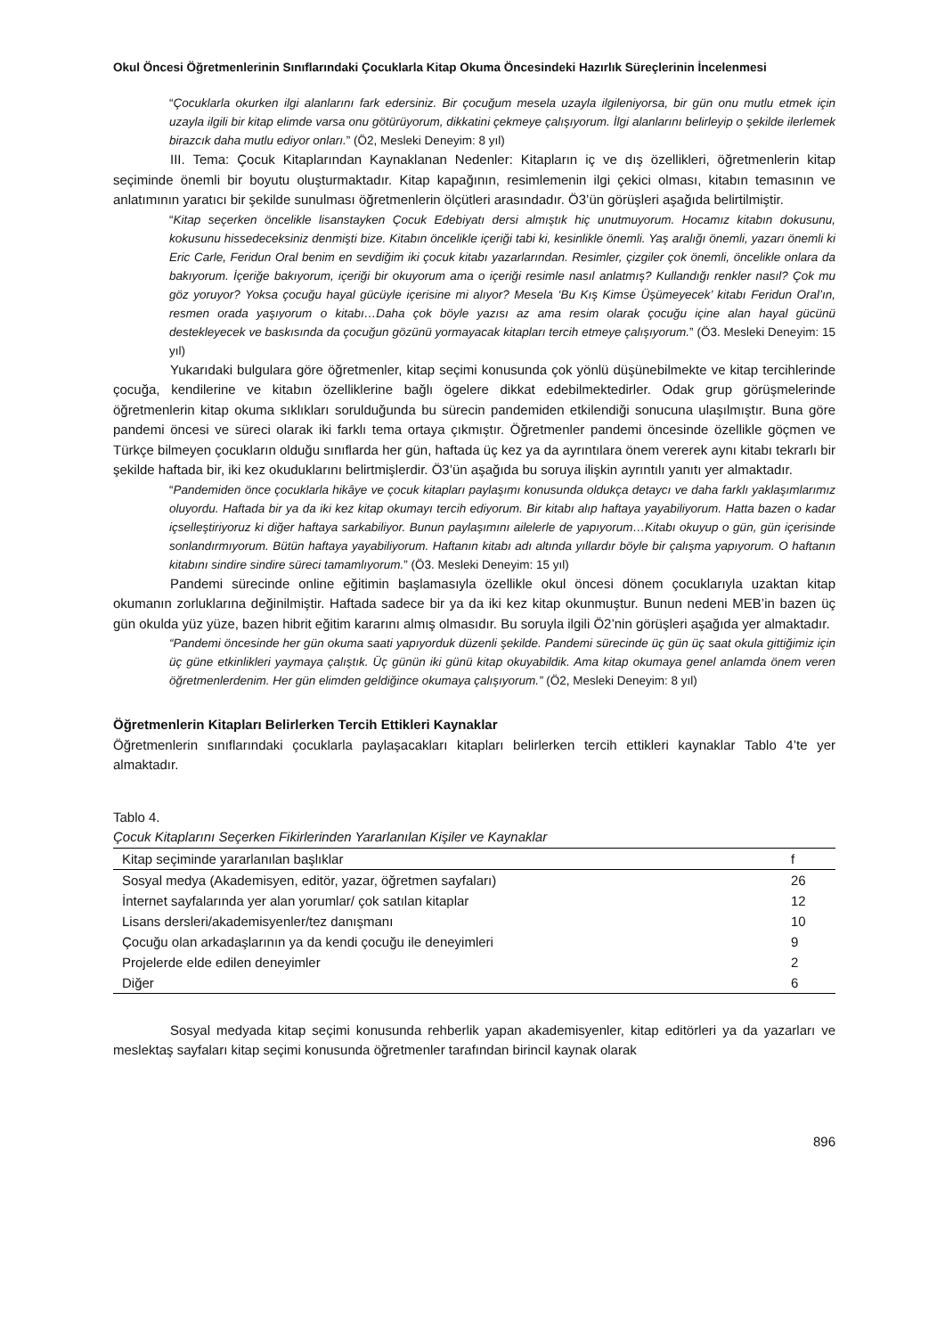Okul Öncesi Öğretmenlerinin Sınıflarındaki Çocuklarla Kitap Okuma Öncesindeki Hazırlık Süreçlerinin İncelenmesi
“Çocuklarla okurken ilgi alanlarını fark edersiniz. Bir çocuğum mesela uzayla ilgileniyorsa, bir gün onu mutlu etmek için uzayla ilgili bir kitap elimde varsa onu götürüyorum, dikkatini çekmeye çalışıyorum. İlgi alanlarını belirleyip o şekilde ilerlemek birazcık daha mutlu ediyor onları.” (Ö2, Mesleki Deneyim: 8 yıl)
III. Tema: Çocuk Kitaplarından Kaynaklanan Nedenler: Kitapların iç ve dış özellikleri, öğretmenlerin kitap seçiminde önemli bir boyutu oluşturmaktadır. Kitap kapağının, resimlemenin ilgi çekici olması, kitabın temasının ve anlatımının yaratıcı bir şekilde sunulması öğretmenlerin ölçütleri arasındadır. Ö3’ün görüşleri aşağıda belirtilmiştir.
“Kitap seçerken öncelikle lisanstayken Çocuk Edebiyatı dersi almıştık hiç unutmuyorum. Hocamız kitabın dokusunu, kokusunu hissedeceksiniz denmişti bize. Kitabın öncelikle içeriği tabi ki, kesinlikle önemli. Yaş aralığı önemli, yazarı önemli ki Eric Carle, Feridun Oral benim en sevdiğim iki çocuk kitabı yazarlarından. Resimler, çizgiler çok önemli, öncelikle onlara da bakıyorum. İçeriğe bakıyorum, içeriği bir okuyorum ama o içeriği resimle nasıl anlatmış? Kullandığı renkler nasıl? Çok mu göz yoruyor? Yoksa çocuğu hayal gücüyle içerisine mi alıyor? Mesela ‘Bu Kış Kimse Üşümeyecek’ kitabı Feridun Oral’ın, resmen orada yaşıyorum o kitabı…Daha çok böyle yazısı az ama resim olarak çocuğu içine alan hayal gücünü destekleyecek ve baskısında da çocuğun gözünü yormayacak kitapları tercih etmeye çalışıyorum.” (Ö3. Mesleki Deneyim: 15 yıl)
Yukarıdaki bulgulara göre öğretmenler, kitap seçimi konusunda çok yönlü düşünebilmekte ve kitap tercihlerinde çocuğa, kendilerine ve kitabın özelliklerine bağlı ögelere dikkat edebilmektedirler. Odak grup görüşmelerinde öğretmenlerin kitap okuma sıklıkları sorulduğunda bu sürecin pandemiden etkilendiği sonucuna ulaşılmıştır. Buna göre pandemi öncesi ve süreci olarak iki farklı tema ortaya çıkmıştır. Öğretmenler pandemi öncesinde özellikle göçmen ve Türkçe bilmeyen çocukların olduğu sınıflarda her gün, haftada üç kez ya da ayrıntılara önem vererek aynı kitabı tekrarlı bir şekilde haftada bir, iki kez okuduklarını belirtmişlerdir. Ö3’ün aşağıda bu soruya ilişkin ayrıntılı yanıtı yer almaktadır.
“Pandemiden önce çocuklarla hikâye ve çocuk kitapları paylaşımı konusunda oldukça detaycı ve daha farklı yaklaşımlarımız oluyordu. Haftada bir ya da iki kez kitap okumayı tercih ediyorum. Bir kitabı alıp haftaya yayabiliyorum. Hatta bazen o kadar içselleştiriyoruz ki diğer haftaya sarkabiliyor. Bunun paylaşımını ailelerle de yapıyorum…Kitabı okuyup o gün, gün içerisinde sonlandırmıyorum. Bütün haftaya yayabiliyorum. Haftanın kitabı adı altında yıllardır böyle bir çalışma yapıyorum. O haftanın kitabını sindire sindire süreci tamamlıyorum.” (Ö3. Mesleki Deneyim: 15 yıl)
Pandemi sürecinde online eğitimin başlamasıyla özellikle okul öncesi dönem çocuklarıyla uzaktan kitap okumanın zorluklarına değinilmiştir. Haftada sadece bir ya da iki kez kitap okunmuştur. Bunun nedeni MEB’in bazen üç gün okulda yüz yüze, bazen hibrit eğitim kararını almış olmasıdır. Bu soruyla ilgili Ö2’nin görüşleri aşağıda yer almaktadır.
“Pandemi öncesinde her gün okuma saati yapıyorduk düzenli şekilde. Pandemi sürecinde üç gün üç saat okula gittiğimiz için üç güne etkinlikleri yaymaya çalıştık. Üç günün iki günü kitap okuyabildik. Ama kitap okumaya genel anlamda önem veren öğretmenlerdenim. Her gün elimden geldiğince okumaya çalışıyorum.” (Ö2, Mesleki Deneyim: 8 yıl)
Öğretmenlerin Kitapları Belirlerken Tercih Ettikleri Kaynaklar
Öğretmenlerin sınıflarındaki çocuklarla paylaşacakları kitapları belirlerken tercih ettikleri kaynaklar Tablo 4’te yer almaktadır.
Tablo 4.
Çocuk Kitaplarını Seçerken Fikirlerinden Yararlanılan Kişiler ve Kaynaklar
| Kitap seçiminde yararlanılan başlıklar | f |
| --- | --- |
| Sosyal medya (Akademisyen, editör, yazar, öğretmen sayfaları) | 26 |
| İnternet sayfalarında yer alan yorumlar/ çok satılan kitaplar | 12 |
| Lisans dersleri/akademisyenler/tez danışmanı | 10 |
| Çocuğu olan arkadaşlarının ya da kendi çocuğu ile deneyimleri | 9 |
| Projelerde elde edilen deneyimler | 2 |
| Diğer | 6 |
Sosyal medyada kitap seçimi konusunda rehberlik yapan akademisyenler, kitap editörleri ya da yazarları ve meslektaş sayfaları kitap seçimi konusunda öğretmenler tarafından birincil kaynak olarak
896